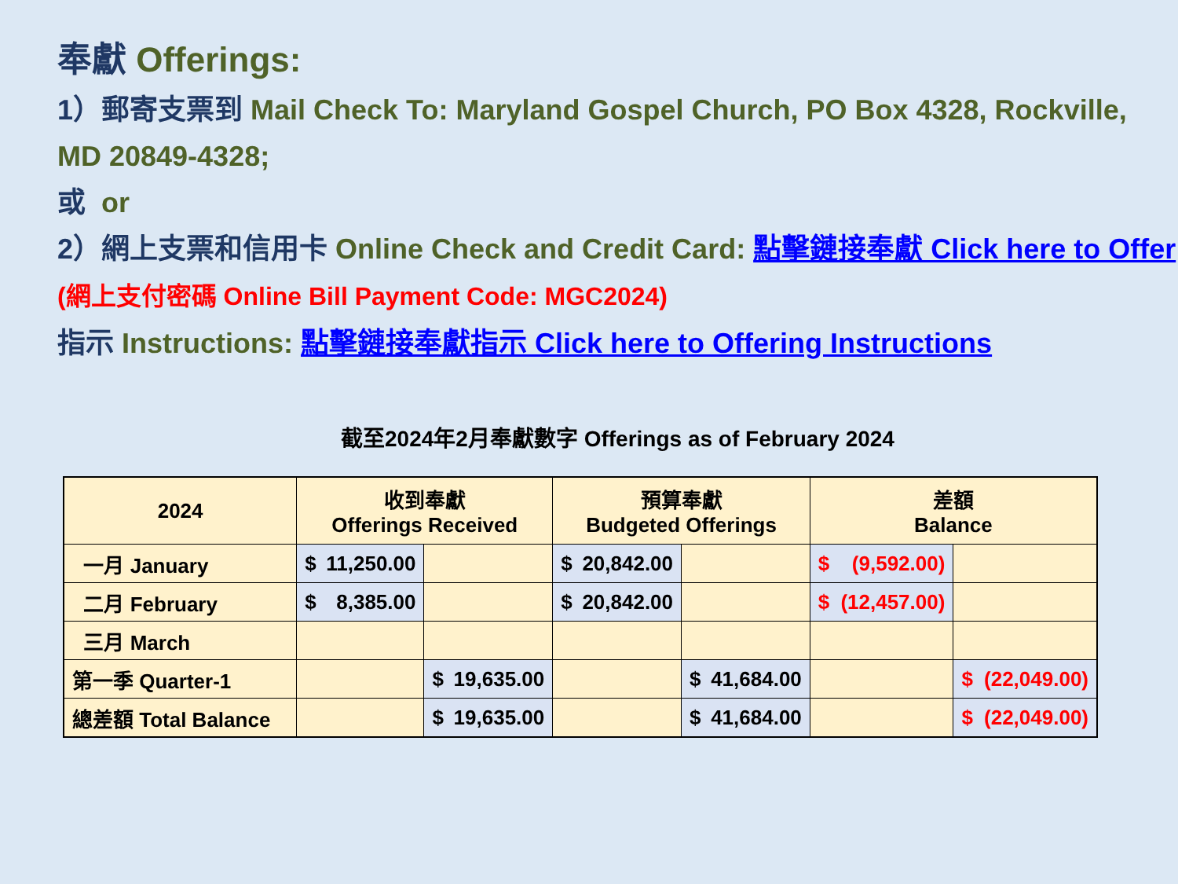奉獻 Offerings:
1）郵寄支票到 Mail Check To: Maryland Gospel Church, PO Box 4328, Rockville, MD 20849-4328;
或 or
2）網上支票和信用卡 Online Check and Credit Card: 點擊鏈接奉獻 Click here to Offer (網上支付密碼 Online Bill Payment Code: MGC2024)
指示 Instructions: 點擊鏈接奉獻指示 Click here to Offering Instructions
截至2024年2月奉獻數字 Offerings as of February 2024
| 2024 | 收到奉獻 Offerings Received | | 預算奉獻 Budgeted Offerings | | 差額 Balance | |
| --- | --- | --- | --- | --- | --- | --- |
| 一月 January | $ 11,250.00 | | $ 20,842.00 | | $ (9,592.00) | |
| 二月 February | $ 8,385.00 | | $ 20,842.00 | | $ (12,457.00) | |
| 三月 March | | | | | | |
| 第一季 Quarter-1 | | $ 19,635.00 | | $ 41,684.00 | | $ (22,049.00) |
| 總差額 Total Balance | | $ 19,635.00 | | $ 41,684.00 | | $ (22,049.00) |